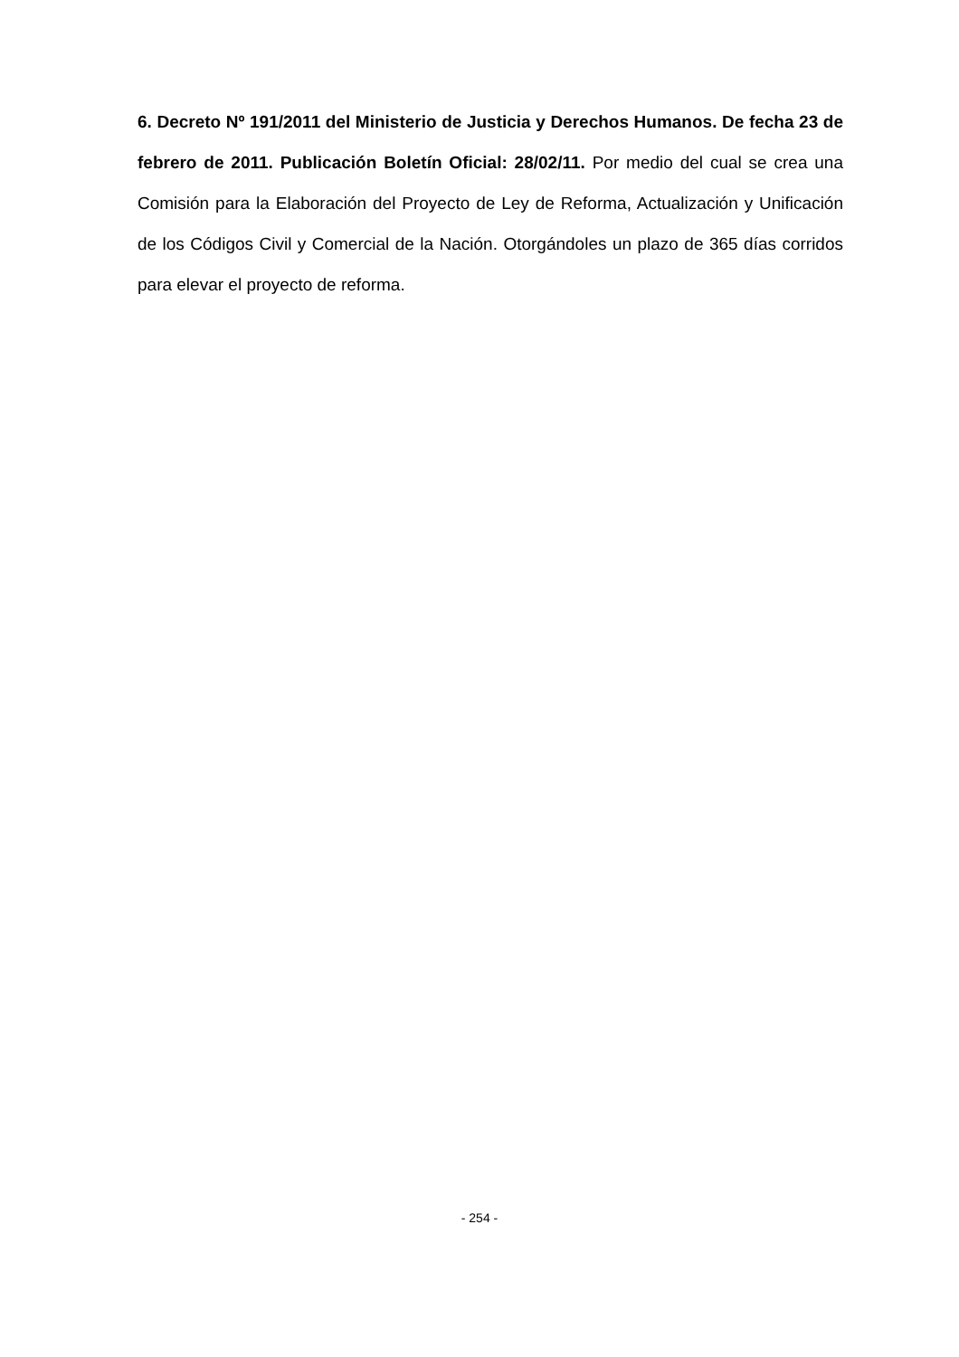6. Decreto Nº 191/2011 del Ministerio de Justicia y Derechos Humanos. De fecha 23 de febrero de 2011. Publicación Boletín Oficial: 28/02/11. Por medio del cual se crea una Comisión para la Elaboración del Proyecto de Ley de Reforma, Actualización y Unificación de los Códigos Civil y Comercial de la Nación. Otorgándoles un plazo de 365 días corridos para elevar el proyecto de reforma.
- 254 -